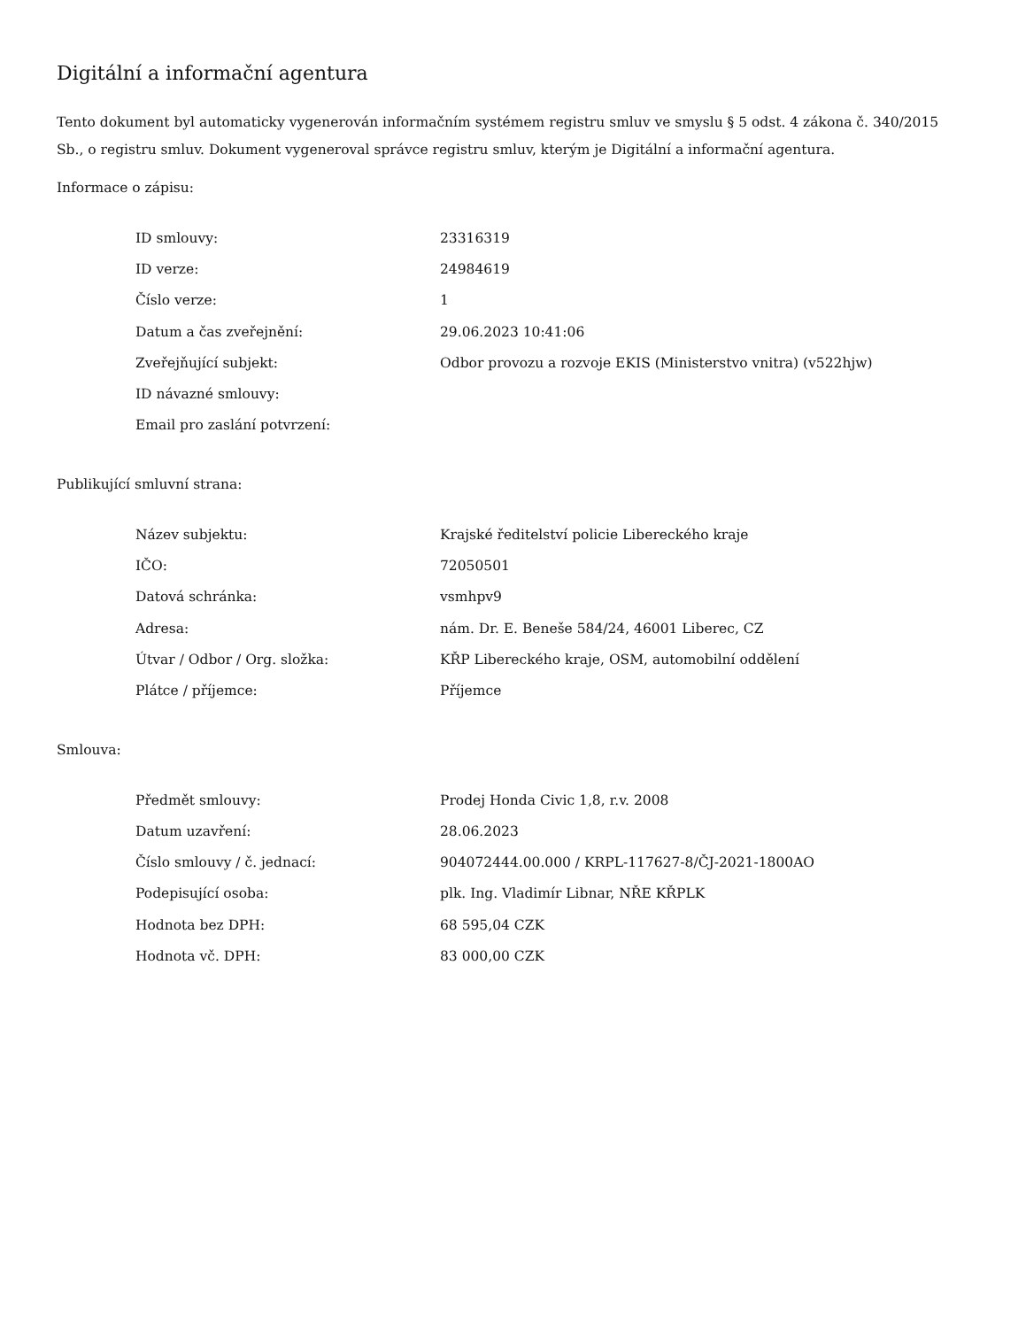Digitální a informační agentura
Tento dokument byl automaticky vygenerován informačním systémem registru smluv ve smyslu § 5 odst. 4 zákona č. 340/2015 Sb., o registru smluv. Dokument vygeneroval správce registru smluv, kterým je Digitální a informační agentura.
Informace o zápisu:
| ID smlouvy: | 23316319 |
| ID verze: | 24984619 |
| Číslo verze: | 1 |
| Datum a čas zveřejnění: | 29.06.2023 10:41:06 |
| Zveřejňující subjekt: | Odbor provozu a rozvoje EKIS (Ministerstvo vnitra) (v522hjw) |
| ID návazné smlouvy: | |
| Email pro zaslání potvrzení: | |
Publikující smluvní strana:
| Název subjektu: | Krajské ředitelství policie Libereckého kraje |
| IČO: | 72050501 |
| Datová schránka: | vsmhpv9 |
| Adresa: | nám. Dr. E. Beneše 584/24, 46001 Liberec, CZ |
| Útvar / Odbor / Org. složka: | KŘP Libereckého kraje, OSM, automobilní oddělení |
| Plátce / příjemce: | Příjemce |
Smlouva:
| Předmět smlouvy: | Prodej Honda Civic 1,8, r.v. 2008 |
| Datum uzavření: | 28.06.2023 |
| Číslo smlouvy / č. jednací: | 904072444.00.000 / KRPL-117627-8/ČJ-2021-1800AO |
| Podepisující osoba: | plk. Ing. Vladimír Libnar, NŘE KŘPLK |
| Hodnota bez DPH: | 68 595,04 CZK |
| Hodnota vč. DPH: | 83 000,00 CZK |